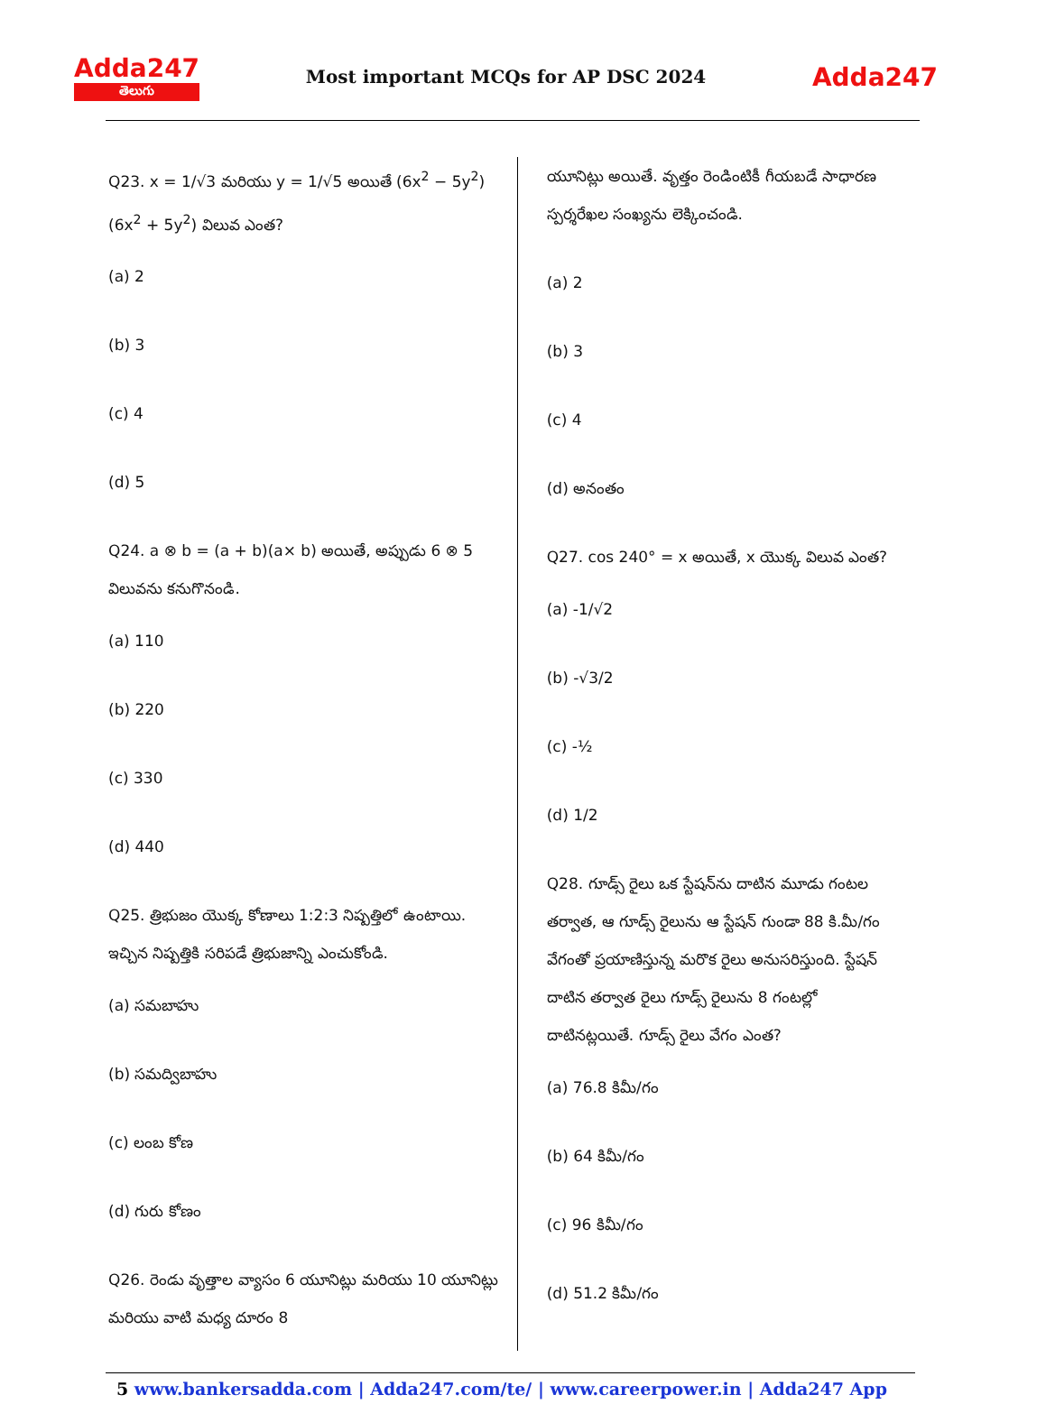Adda247
తెలుగు
Most important MCQs for AP DSC 2024
Adda247
Q23. x = 1/√3 మరియు y = 1/√5 అయితే (6x<sup>2</sup> − 5y<sup>2</sup>)(6x<sup>2</sup> + 5y<sup>2</sup>) విలువ ఎంత?
(a) 2
(b) 3
(c) 4
(d) 5
Q24. a ⊗ b = (a + b)(a× b) అయితే, అప్పుడు 6 ⊗ 5 విలువను కనుగొనండి.
(a) 110
(b) 220
(c) 330
(d) 440
Q25. త్రిభుజం యొక్క కోణాలు 1:2:3 నిష్పత్తిలో ఉంటాయి. ఇచ్చిన నిష్పత్తికి సరిపడే త్రిభుజాన్ని ఎంచుకోండి.
(a) సమబాహు
(b) సమద్విబాహు
(c) లంబ కోణ
(d) గురు కోణం
Q26. రెండు వృత్తాల వ్యాసం 6 యూనిట్లు మరియు 10 యూనిట్లు మరియు వాటి మధ్య దూరం 8
యూనిట్లు అయితే. వృత్తం రెండింటికీ గీయబడే సాధారణ స్పర్శరేఖల సంఖ్యను లెక్కించండి.
(a) 2
(b) 3
(c) 4
(d) అనంతం
Q27. cos 240° = x అయితే, x యొక్క విలువ ఎంత?
(a) -1/√2
(b) -√3/2
(c) -½
(d) 1/2
Q28. గూడ్స్ రైలు ఒక స్టేషన్‌ను దాటిన మూడు గంటల తర్వాత, ఆ గూడ్స్ రైలును ఆ స్టేషన్ గుండా 88 కి.మీ/గం వేగంతో ప్రయాణిస్తున్న మరొక రైలు అనుసరిస్తుంది. స్టేషన్ దాటిన తర్వాత రైలు గూడ్స్ రైలును 8 గంటల్లో దాటినట్లయితే. గూడ్స్ రైలు వేగం ఎంత?
(a) 76.8 కిమీ/గం
(b) 64 కిమీ/గం
(c) 96 కిమీ/గం
(d) 51.2 కిమీ/గం
5 www.bankersadda.com | Adda247.com/te/ | www.careerpower.in | Adda247 App